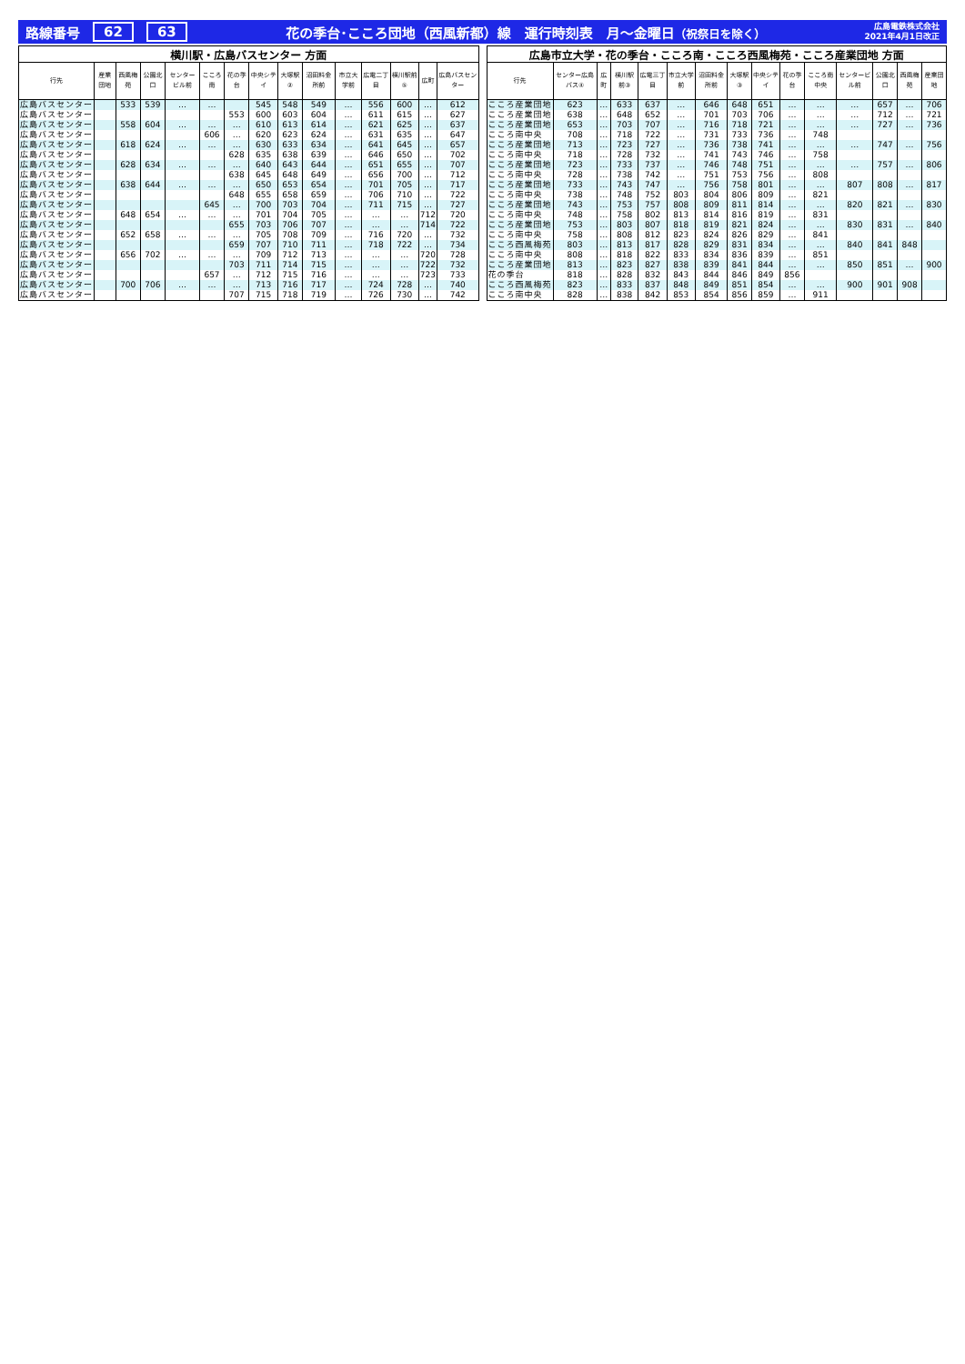路線番号 62 63 花の季台･こころ団地（西風新都）線　運行時刻表　月～金曜日（祝祭日を除く） 広島電鉄株式会社
2021年4月1日改正
横川駅・広島バスセンター 方面
| 行先 | 産業団地 | 西風梅苑 | 公園北口 | センタービル前 | こころ南 | 花の季台 | 中央シテイ | 大塚駅② | 沼田料金所前 | 市立大学前 | 広電二丁目 | 横川駅前⑤ | 広町 | 広島バスセンター |
| --- | --- | --- | --- | --- | --- | --- | --- | --- | --- | --- | --- | --- | --- | --- |
| 広島バスセンター | | 533 | 539 | … | … | | 545 | 548 | 549 | … | 556 | 600 | … | 612 |
| 広島バスセンター | | | | | | 553 | 600 | 603 | 604 | … | 611 | 615 | … | 627 |
| 広島バスセンター | | 558 | 604 | … | … | … | 610 | 613 | 614 | … | 621 | 625 | … | 637 |
| 広島バスセンター | | | | | 606 | … | 620 | 623 | 624 | … | 631 | 635 | … | 647 |
| 広島バスセンター | | 618 | 624 | … | … | … | 630 | 633 | 634 | … | 641 | 645 | … | 657 |
| 広島バスセンター | | | | | | 628 | 635 | 638 | 639 | … | 646 | 650 | … | 702 |
| 広島バスセンター | | 628 | 634 | … | … | … | 640 | 643 | 644 | … | 651 | 655 | … | 707 |
| 広島バスセンター | | | | | | 638 | 645 | 648 | 649 | … | 656 | 700 | … | 712 |
| 広島バスセンター | | 638 | 644 | … | … | … | 650 | 653 | 654 | … | 701 | 705 | … | 717 |
| 広島バスセンター | | | | | | 648 | 655 | 658 | 659 | … | 706 | 710 | … | 722 |
| 広島バスセンター | | | | | 645 | … | 700 | 703 | 704 | … | 711 | 715 | … | 727 |
| 広島バスセンター | | 648 | 654 | … | … | … | 701 | 704 | 705 | … | … | … | 712 | 720 |
| 広島バスセンター | | | | | | 655 | 703 | 706 | 707 | … | … | … | 714 | 722 |
| 広島バスセンター | | 652 | 658 | … | … | … | 705 | 708 | 709 | … | 716 | 720 | … | 732 |
| 広島バスセンター | | | | | | 659 | 707 | 710 | 711 | … | 718 | 722 | … | 734 |
| 広島バスセンター | | 656 | 702 | … | … | … | 709 | 712 | 713 | … | … | … | 720 | 728 |
| 広島バスセンター | | | | | | 703 | 711 | 714 | 715 | … | … | … | 722 | 732 |
| 広島バスセンター | | | | | 657 | … | 712 | 715 | 716 | … | … | … | 723 | 733 |
| 広島バスセンター | | 700 | 706 | … | … | … | 713 | 716 | 717 | … | 724 | 728 | … | 740 |
| 広島バスセンター | | | | | | 707 | 715 | 718 | 719 | … | 726 | 730 | … | 742 |
広島市立大学・花の季台・こころ南・こころ西風梅苑・こころ産業団地 方面
| 行先 | センター広島バス④ | 広町 | 横川駅前③ | 広電三丁目 | 市立大学前 | 沼田料金所前 | 大塚駅③ | 中央シテイ | 花の季台 | こころ南中央 | センタービル前 | 公園北口 | 西風梅苑 | 産業団地 |
| --- | --- | --- | --- | --- | --- | --- | --- | --- | --- | --- | --- | --- | --- | --- |
| こころ産業団地 | 623 | … | 633 | 637 | … | 646 | 648 | 651 | … | … | … | 657 | … | 706 |
| こころ産業団地 | 638 | … | 648 | 652 | … | 701 | 703 | 706 | … | … | … | 712 | … | 721 |
| こころ産業団地 | 653 | … | 703 | 707 | … | 716 | 718 | 721 | … | … | … | 727 | … | 736 |
| こころ南中央 | 708 | … | 718 | 722 | … | 731 | 733 | 736 | … | 748 | | | | |
| こころ産業団地 | 713 | … | 723 | 727 | … | 736 | 738 | 741 | … | … | … | 747 | … | 756 |
| こころ南中央 | 718 | … | 728 | 732 | … | 741 | 743 | 746 | … | 758 | | | | |
| こころ産業団地 | 723 | … | 733 | 737 | … | 746 | 748 | 751 | … | … | … | 757 | … | 806 |
| こころ南中央 | 728 | … | 738 | 742 | … | 751 | 753 | 756 | … | 808 | | | | |
| こころ産業団地 | 733 | … | 743 | 747 | … | 756 | 758 | 801 | … | … | 807 | 808 | … | 817 |
| こころ南中央 | 738 | … | 748 | 752 | 803 | 804 | 806 | 809 | … | 821 | | | | |
| こころ産業団地 | 743 | … | 753 | 757 | 808 | 809 | 811 | 814 | … | … | 820 | 821 | … | 830 |
| こころ南中央 | 748 | … | 758 | 802 | 813 | 814 | 816 | 819 | … | 831 | | | | |
| こころ産業団地 | 753 | … | 803 | 807 | 818 | 819 | 821 | 824 | … | … | 830 | 831 | … | 840 |
| こころ南中央 | 758 | … | 808 | 812 | 823 | 824 | 826 | 829 | … | 841 | | | | |
| こころ西風梅苑 | 803 | … | 813 | 817 | 828 | 829 | 831 | 834 | … | … | 840 | 841 | 848 | |
| こころ南中央 | 808 | … | 818 | 822 | 833 | 834 | 836 | 839 | … | 851 | | | | |
| こころ産業団地 | 813 | … | 823 | 827 | 838 | 839 | 841 | 844 | … | … | 850 | 851 | … | 900 |
| 花の季台 | 818 | … | 828 | 832 | 843 | 844 | 846 | 849 | 856 | | | | | |
| こころ西風梅苑 | 823 | … | 833 | 837 | 848 | 849 | 851 | 854 | … | … | 900 | 901 | 908 | |
| こころ南中央 | 828 | … | 838 | 842 | 853 | 854 | 856 | 859 | … | 911 | | | | |